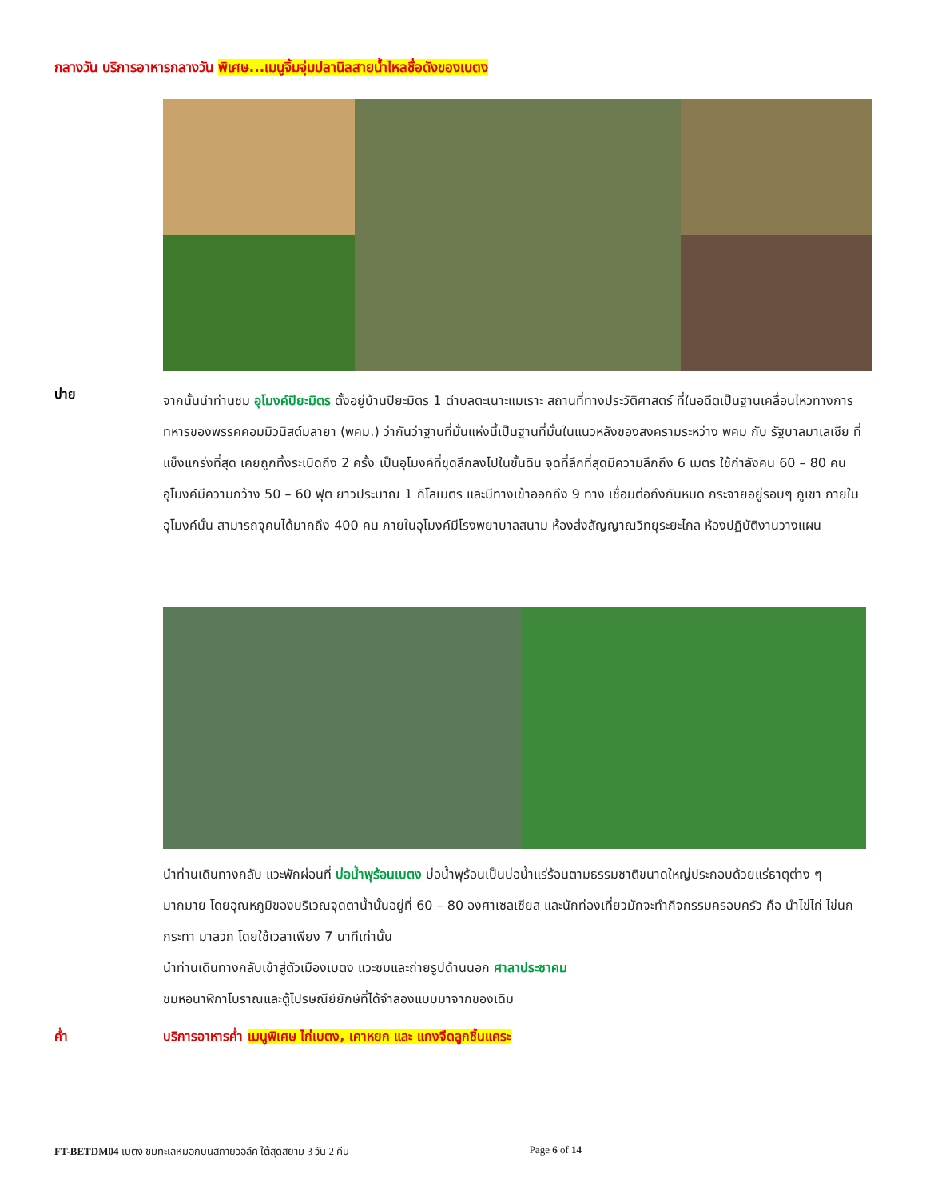กลางวัน บริการอาหารกลางวัน พิเศษ...เมนูจิ้มจุ่มปลานิลสายน้ำไหลชื่อดังของเบตง
บ่าย
จากนั้นนำท่านชม อุโมงค์ปิยะมิตร ตั้งอยู่บ้านปิยะมิตร 1 ตำบลตะเนาะแมเราะ สถานที่ทางประวัติศาสตร์ ที่ในอดีตเป็นฐานเคลื่อนไหวทางการทหารของพรรคคอมมิวนิสต์มลายา (พคม.) ว่ากันว่าฐานที่มั่นแห่งนี้เป็นฐานที่มั่นในแนวหลังของสงครามระหว่าง พคม กับ รัฐบาลมาเลเซีย ที่แข็งแกร่งที่สุด เคยถูกทิ้งระเบิดถึง 2 ครั้ง เป็นอุโมงค์ที่ขุดลึกลงไปในชั้นดิน จุดที่ลึกที่สุดมีความลึกถึง 6 เมตร ใช้กำลังคน 60 – 80 คน อุโมงค์มีความกว้าง 50 – 60 ฟุต ยาวประมาณ 1 กิโลเมตร และมีทางเข้าออกถึง 9 ทาง เชื่อมต่อถึงกันหมด กระจายอยู่รอบๆ ภูเขา ภายในอุโมงค์นั้น สามารถจุคนได้มากถึง 400 คน ภายในอุโมงค์มีโรงพยาบาลสนาม ห้องส่งสัญญาณวิทยุระยะไกล ห้องปฏิบัติงานวางแผน
นำท่านเดินทางกลับ แวะพักผ่อนที่ บ่อน้ำพุร้อนเบตง บ่อน้ำพุร้อนเป็นบ่อน้ำแร่ร้อนตามธรรมชาติขนาดใหญ่ประกอบด้วยแร่ธาตุต่าง ๆ มากมาย โดยอุณหภูมิของบริเวณจุดตาน้ำนั้นอยู่ที่ 60 – 80 องศาเซลเซียส และนักท่องเที่ยวมักจะทำกิจกรรมครอบครัว คือ นำไข่ไก่ ไข่นกกระทา มาลวก โดยใช้เวลาเพียง 7 นาทีเท่านั้น
นำท่านเดินทางกลับเข้าสู่ตัวเมืองเบตง แวะชมและถ่ายรูปด้านนอก ศาลาประชาคม
ชมหอนาฬิกาโบราณและตู้ไปรษณีย์ยักษ์ที่ได้จำลองแบบมาจากของเดิม
ค่ำ บริการอาหารค่ำ เมนูพิเศษ ไก่เบตง, เคาหยก และ แกงจืดลูกชิ้นแคระ
FT-BETDM04 เบตง ชมทะเลหมอกบนสกายวอล์ค ใต้สุดสยาม 3 วัน 2 คืน Page 6 of 14